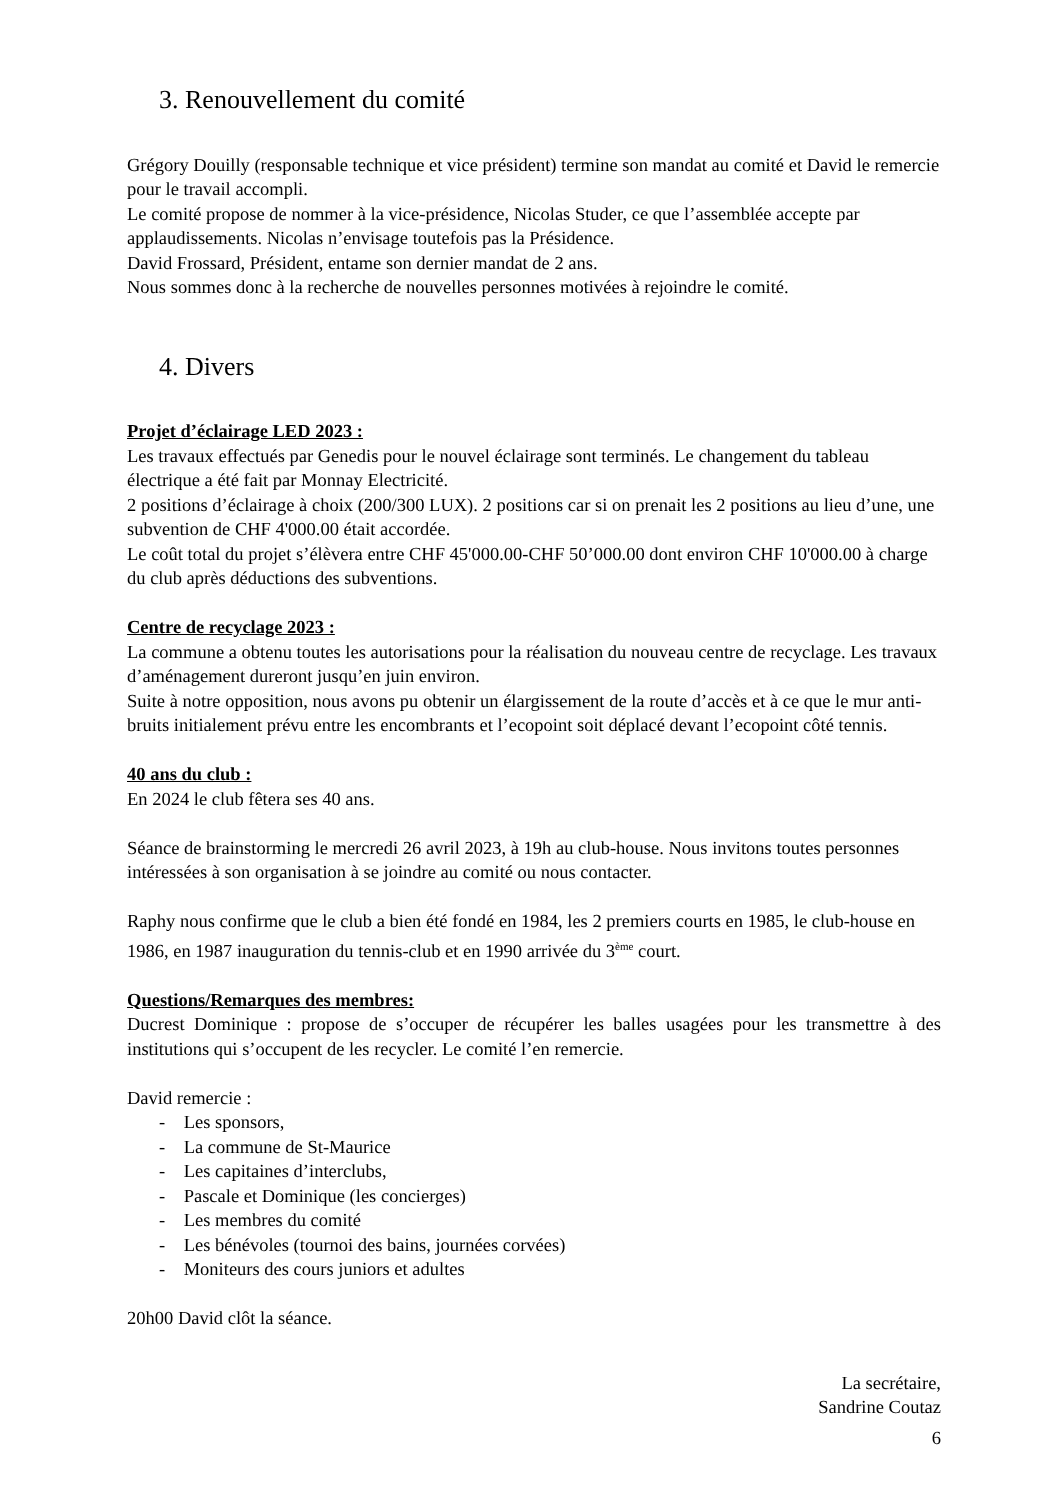3. Renouvellement du comité
Grégory Douilly (responsable technique et vice président) termine son mandat au comité et David le remercie pour le travail accompli.
Le comité propose de nommer à la vice-présidence, Nicolas Studer, ce que l’assemblée accepte par applaudissements. Nicolas n’envisage toutefois pas la Présidence.
David Frossard, Président, entame son dernier mandat de 2 ans.
Nous sommes donc à la recherche de nouvelles personnes motivées à rejoindre le comité.
4. Divers
Projet d’éclairage LED 2023 :
Les travaux effectués par Genedis pour le nouvel éclairage sont terminés. Le changement du tableau électrique a été fait par Monnay Electricité.
2 positions d’éclairage à choix (200/300 LUX). 2 positions car si on prenait les 2 positions au lieu d’une, une subvention de CHF 4'000.00 était accordée.
Le coût total du projet s’élèvera entre CHF 45'000.00-CHF 50’000.00 dont environ CHF 10'000.00 à charge du club après déductions des subventions.
Centre de recyclage 2023 :
La commune a obtenu toutes les autorisations pour la réalisation du nouveau centre de recyclage. Les travaux d’aménagement dureront jusqu’en juin environ.
Suite à notre opposition, nous avons pu obtenir un élargissement de la route d’accès et à ce que le mur anti-bruits initialement prévu entre les encombrants et l’ecopoint soit déplacé devant l’ecopoint côté tennis.
40 ans du club :
En 2024 le club fêtera ses 40 ans.
Séance de brainstorming le mercredi 26 avril 2023, à 19h au club-house. Nous invitons toutes personnes intéressées à son organisation à se joindre au comité ou nous contacter.
Raphy nous confirme que le club a bien été fondé en 1984, les 2 premiers courts en 1985, le club-house en 1986, en 1987 inauguration du tennis-club et en 1990 arrivée du 3<sup>ème</sup> court.
Questions/Remarques des membres:
Ducrest Dominique : propose de s’occuper de récupérer les balles usagées pour les transmettre à des institutions qui s’occupent de les recycler. Le comité l’en remercie.
David remercie :
- Les sponsors,
- La commune de St-Maurice
- Les capitaines d’interclubs,
- Pascale et Dominique (les concierges)
- Les membres du comité
- Les bénévoles (tournoi des bains, journées corvées)
- Moniteurs des cours juniors et adultes
20h00 David clôt la séance.
La secrétaire,
Sandrine Coutaz
6